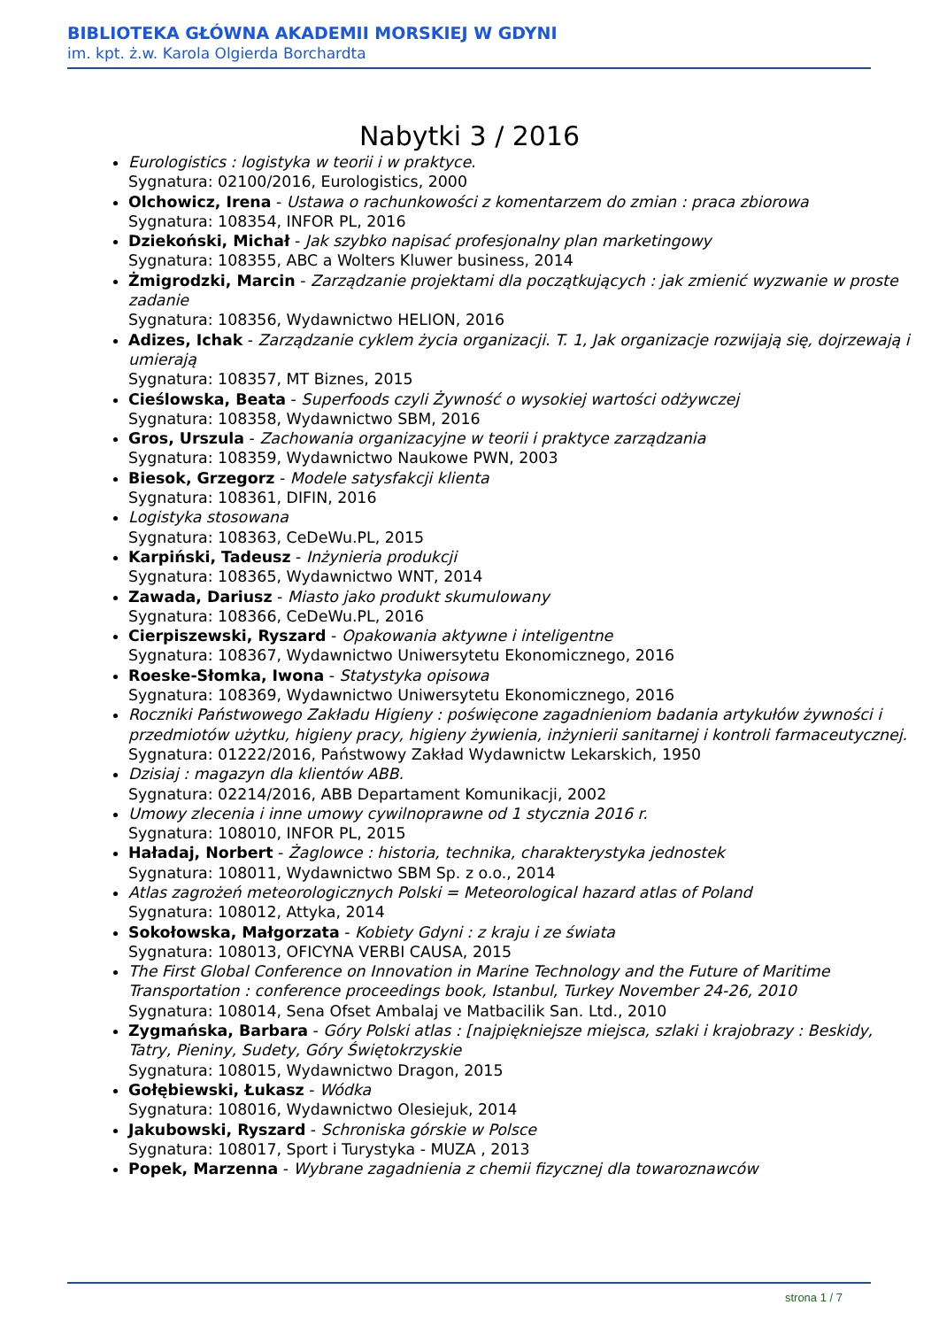BIBLIOTEKA GŁÓWNA AKADEMII MORSKIEJ W GDYNI
im. kpt. ż.w. Karola Olgierda Borchardta
Nabytki 3 / 2016
Eurologistics : logistyka w teorii i w praktyce.
Sygnatura: 02100/2016, Eurologistics, 2000
Olchowicz, Irena - Ustawa o rachunkowości z komentarzem do zmian : praca zbiorowa
Sygnatura: 108354, INFOR PL, 2016
Dziekoński, Michał - Jak szybko napisać profesjonalny plan marketingowy
Sygnatura: 108355, ABC a Wolters Kluwer business, 2014
Żmigrodzki, Marcin - Zarządzanie projektami dla początkujących : jak zmienić wyzwanie w proste zadanie
Sygnatura: 108356, Wydawnictwo HELION, 2016
Adizes, Ichak - Zarządzanie cyklem życia organizacji. T. 1, Jak organizacje rozwijają się, dojrzewają i umierają
Sygnatura: 108357, MT Biznes, 2015
Cieślowska, Beata - Superfoods czyli Żywność o wysokiej wartości odżywczej
Sygnatura: 108358, Wydawnictwo SBM, 2016
Gros, Urszula - Zachowania organizacyjne w teorii i praktyce zarządzania
Sygnatura: 108359, Wydawnictwo Naukowe PWN, 2003
Biesok, Grzegorz - Modele satysfakcji klienta
Sygnatura: 108361, DIFIN, 2016
Logistyka stosowana
Sygnatura: 108363, CeDeWu.PL, 2015
Karpiński, Tadeusz - Inżynieria produkcji
Sygnatura: 108365, Wydawnictwo WNT, 2014
Zawada, Dariusz - Miasto jako produkt skumulowany
Sygnatura: 108366, CeDeWu.PL, 2016
Cierpiszewski, Ryszard - Opakowania aktywne i inteligentne
Sygnatura: 108367, Wydawnictwo Uniwersytetu Ekonomicznego, 2016
Roeske-Słomka, Iwona - Statystyka opisowa
Sygnatura: 108369, Wydawnictwo Uniwersytetu Ekonomicznego, 2016
Roczniki Państwowego Zakładu Higieny : poświęcone zagadnieniom badania artykułów żywności i przedmiotów użytku, higieny pracy, higieny żywienia, inżynierii sanitarnej i kontroli farmaceutycznej.
Sygnatura: 01222/2016, Państwowy Zakład Wydawnictw Lekarskich, 1950
Dzisiaj : magazyn dla klientów ABB.
Sygnatura: 02214/2016, ABB Departament Komunikacji, 2002
Umowy zlecenia i inne umowy cywilnoprawne od 1 stycznia 2016 r.
Sygnatura: 108010, INFOR PL, 2015
Haładaj, Norbert - Żaglowce : historia, technika, charakterystyka jednostek
Sygnatura: 108011, Wydawnictwo SBM Sp. z o.o., 2014
Atlas zagrożeń meteorologicznych Polski = Meteorological hazard atlas of Poland
Sygnatura: 108012, Attyka, 2014
Sokołowska, Małgorzata - Kobiety Gdyni : z kraju i ze świata
Sygnatura: 108013, OFICYNA VERBI CAUSA, 2015
The First Global Conference on Innovation in Marine Technology and the Future of Maritime Transportation : conference proceedings book, Istanbul, Turkey November 24-26, 2010
Sygnatura: 108014, Sena Ofset Ambalaj ve Matbacilik San. Ltd., 2010
Zygmańska, Barbara - Góry Polski atlas : [najpiękniejsze miejsca, szlaki i krajobrazy : Beskidy, Tatry, Pieniny, Sudety, Góry Świętokrzyskie
Sygnatura: 108015, Wydawnictwo Dragon, 2015
Gołębiewski, Łukasz - Wódka
Sygnatura: 108016, Wydawnictwo Olesiejuk, 2014
Jakubowski, Ryszard - Schroniska górskie w Polsce
Sygnatura: 108017, Sport i Turystyka - MUZA , 2013
Popek, Marzenna - Wybrane zagadnienia z chemii fizycznej dla towaroznawców
strona 1 / 7